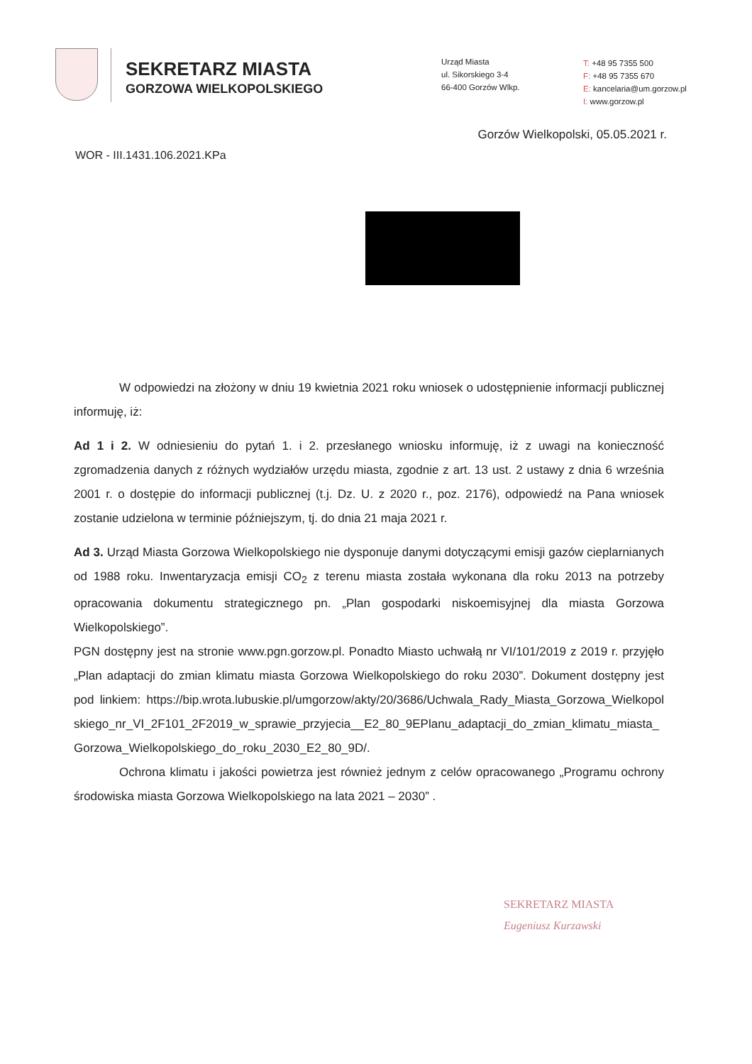SEKRETARZ MIASTA
GORZOWA WIELKOPOLSKIEGO
Urząd Miasta
ul. Sikorskiego 3-4
66-400 Gorzów Wlkp.
T: +48 95 7355 500
F: +48 95 7355 670
E: kancelaria@um.gorzow.pl
I: www.gorzow.pl
Gorzów Wielkopolski, 05.05.2021 r.
WOR - III.1431.106.2021.KPa
W odpowiedzi na złożony w dniu 19 kwietnia 2021 roku wniosek o udostępnienie informacji publicznej informuję, iż:
Ad 1 i 2. W odniesieniu do pytań 1. i 2. przesłanego wniosku informuję, iż z uwagi na konieczność zgromadzenia danych z różnych wydziałów urzędu miasta, zgodnie z art. 13 ust. 2 ustawy z dnia 6 września 2001 r. o dostępie do informacji publicznej (t.j. Dz. U. z 2020 r., poz. 2176), odpowiedź na Pana wniosek zostanie udzielona w terminie późniejszym, tj. do dnia 21 maja 2021 r.
Ad 3. Urząd Miasta Gorzowa Wielkopolskiego nie dysponuje danymi dotyczącymi emisji gazów cieplarnianych od 1988 roku. Inwentaryzacja emisji CO<sub>2</sub> z terenu miasta została wykonana dla roku 2013 na potrzeby opracowania dokumentu strategicznego pn. „Plan gospodarki niskoemisyjnej dla miasta Gorzowa Wielkopolskiego”.
PGN dostępny jest na stronie www.pgn.gorzow.pl. Ponadto Miasto uchwałą nr VI/101/2019 z 2019 r. przyjęło „Plan adaptacji do zmian klimatu miasta Gorzowa Wielkopolskiego do roku 2030”. Dokument dostępny jest pod linkiem: https://bip.wrota.lubuskie.pl/umgorzow/akty/20/3686/Uchwala_Rady_Miasta_Gorzowa_Wielkopolskiego_nr_VI_2F101_2F2019_w_sprawie_przyjecia__E2_80_9EPlanu_adaptacji_do_zmian_klimatu_miasta_Gorzowa_Wielkopolskiego_do_roku_2030_E2_80_9D/.
Ochrona klimatu i jakości powietrza jest również jednym z celów opracowanego „Programu ochrony środowiska miasta Gorzowa Wielkopolskiego na lata 2021 – 2030” .
SEKRETARZ MIASTA
Eugeniusz Kurzawski